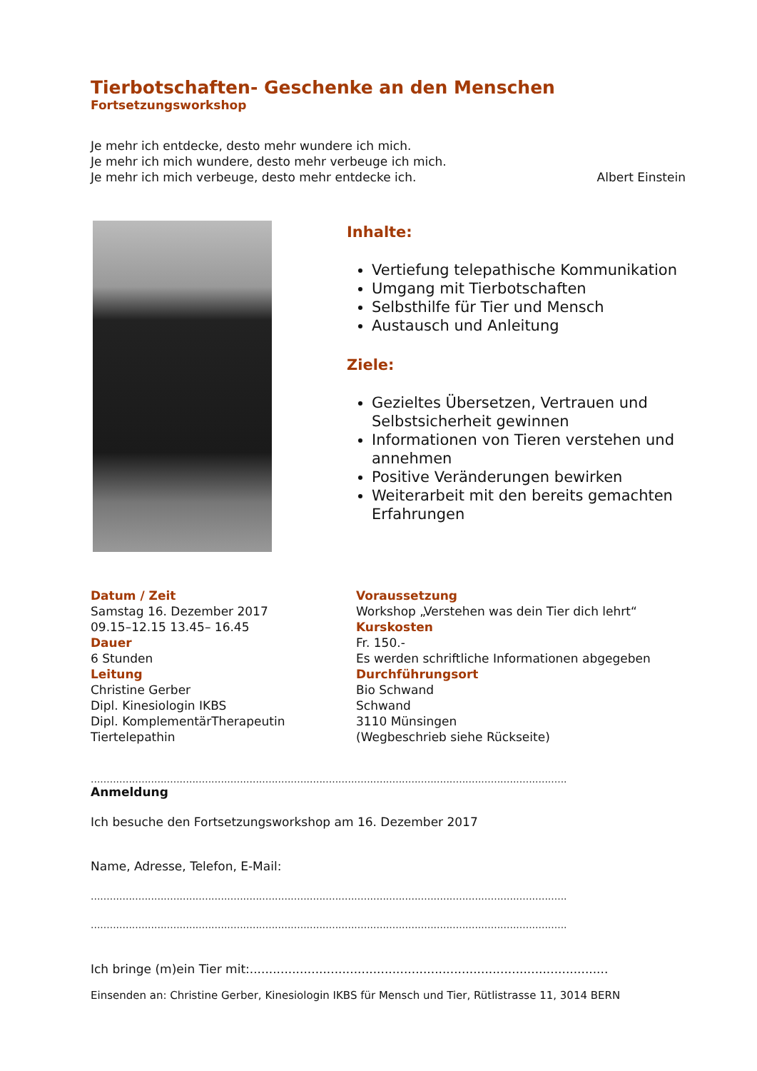Tierbotschaften- Geschenke an den Menschen
Fortsetzungsworkshop
Je mehr ich entdecke, desto mehr wundere ich mich.
Je mehr ich mich wundere, desto mehr verbeuge ich mich.
Je mehr ich mich verbeuge, desto mehr entdecke ich. Albert Einstein
Inhalte:
Vertiefung telepathische Kommunikation
Umgang mit Tierbotschaften
Selbsthilfe für Tier und Mensch
Austausch und Anleitung
Ziele:
Gezieltes Übersetzen, Vertrauen und Selbstsicherheit gewinnen
Informationen von Tieren verstehen und annehmen
Positive Veränderungen bewirken
Weiterarbeit mit den bereits gemachten Erfahrungen
Datum / Zeit
Samstag 16. Dezember 2017
09.15–12.15 13.45– 16.45
Dauer
6 Stunden
Leitung
Christine Gerber
Dipl. Kinesiologin IKBS
Dipl. KomplementärTherapeutin
Tiertelepathin
Voraussetzung
Workshop „Verstehen was dein Tier dich lehrt“
Kurskosten
Fr. 150.-
Es werden schriftliche Informationen abgegeben
Durchführungsort
Bio Schwand
Schwand
3110 Münsingen
(Wegbeschrieb siehe Rückseite)
......................................................................................................................................................
Anmeldung
Ich besuche den Fortsetzungsworkshop am 16. Dezember 2017
Name, Adresse, Telefon, E-Mail:
......................................................................................................................................................
......................................................................................................................................................
Ich bringe (m)ein Tier mit:.............................................................................................
Einsenden an: Christine Gerber, Kinesiologin IKBS für Mensch und Tier, Rütlistrasse 11, 3014 BERN